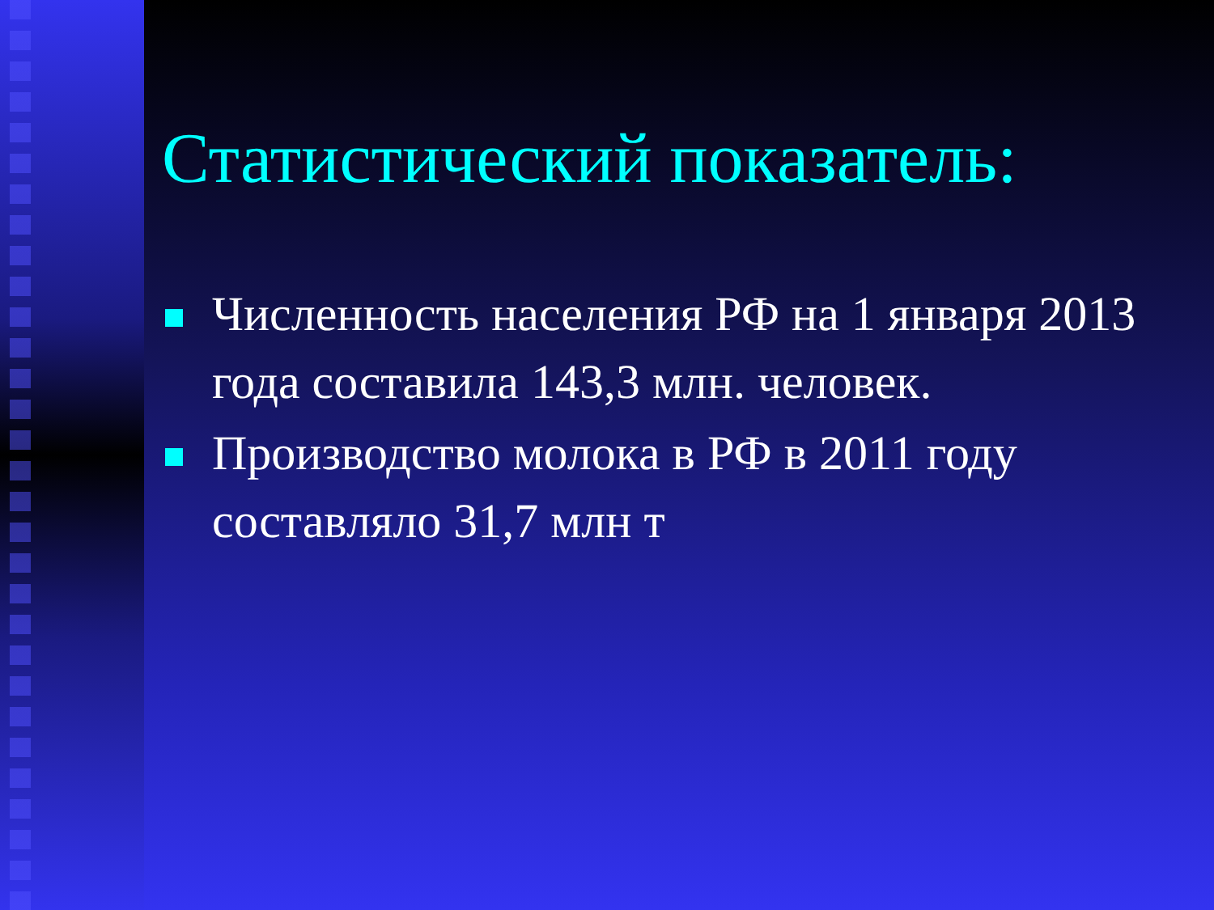Статистический показатель:
Численность населения РФ на 1 января 2013 года составила 143,3 млн. человек.
Производство молока в РФ в 2011 году составляло 31,7 млн т